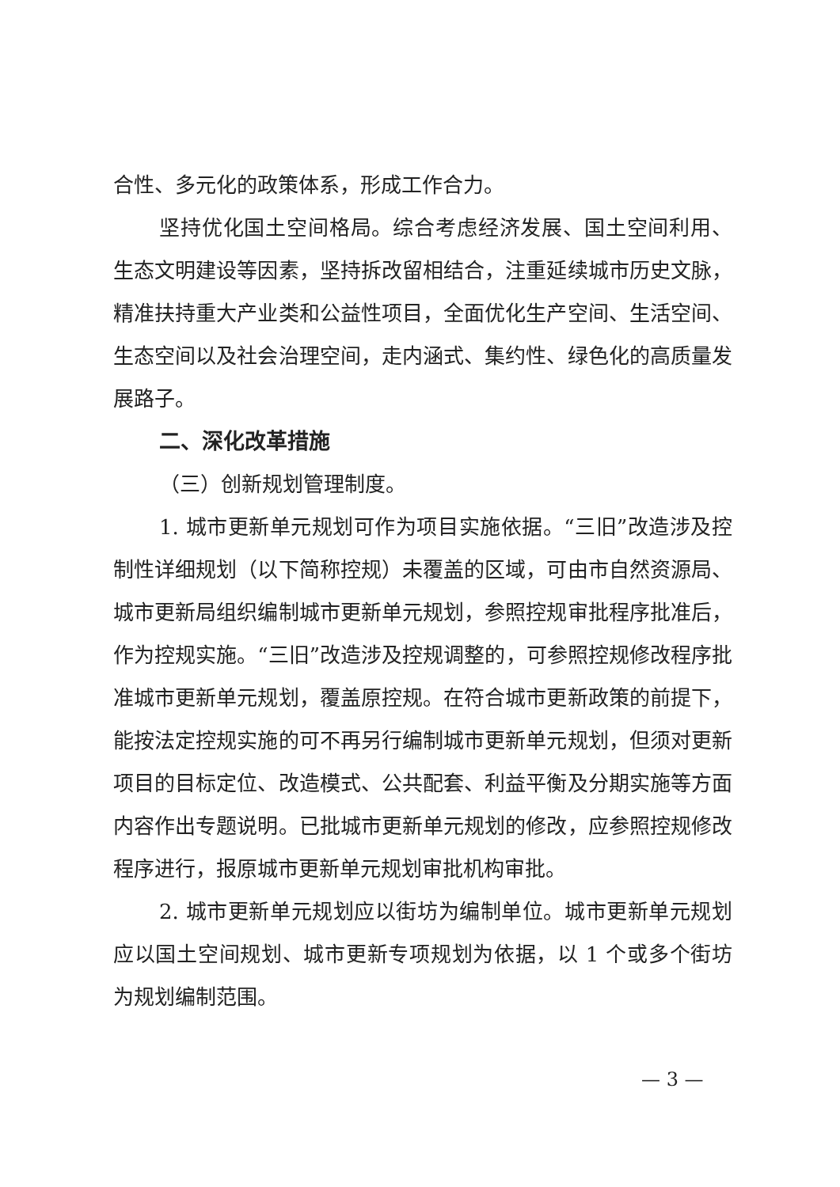合性、多元化的政策体系，形成工作合力。
坚持优化国土空间格局。综合考虑经济发展、国土空间利用、生态文明建设等因素，坚持拆改留相结合，注重延续城市历史文脉，精准扶持重大产业类和公益性项目，全面优化生产空间、生活空间、生态空间以及社会治理空间，走内涵式、集约性、绿色化的高质量发展路子。
二、深化改革措施
（三）创新规划管理制度。
1. 城市更新单元规划可作为项目实施依据。“三旧”改造涉及控制性详细规划（以下简称控规）未覆盖的区域，可由市自然资源局、城市更新局组织编制城市更新单元规划，参照控规审批程序批准后，作为控规实施。“三旧”改造涉及控规调整的，可参照控规修改程序批准城市更新单元规划，覆盖原控规。在符合城市更新政策的前提下，能按法定控规实施的可不再另行编制城市更新单元规划，但须对更新项目的目标定位、改造模式、公共配套、利益平衡及分期实施等方面内容作出专题说明。已批城市更新单元规划的修改，应参照控规修改程序进行，报原城市更新单元规划审批机构审批。
2. 城市更新单元规划应以街坊为编制单位。城市更新单元规划应以国土空间规划、城市更新专项规划为依据，以 1 个或多个街坊为规划编制范围。
— 3 —